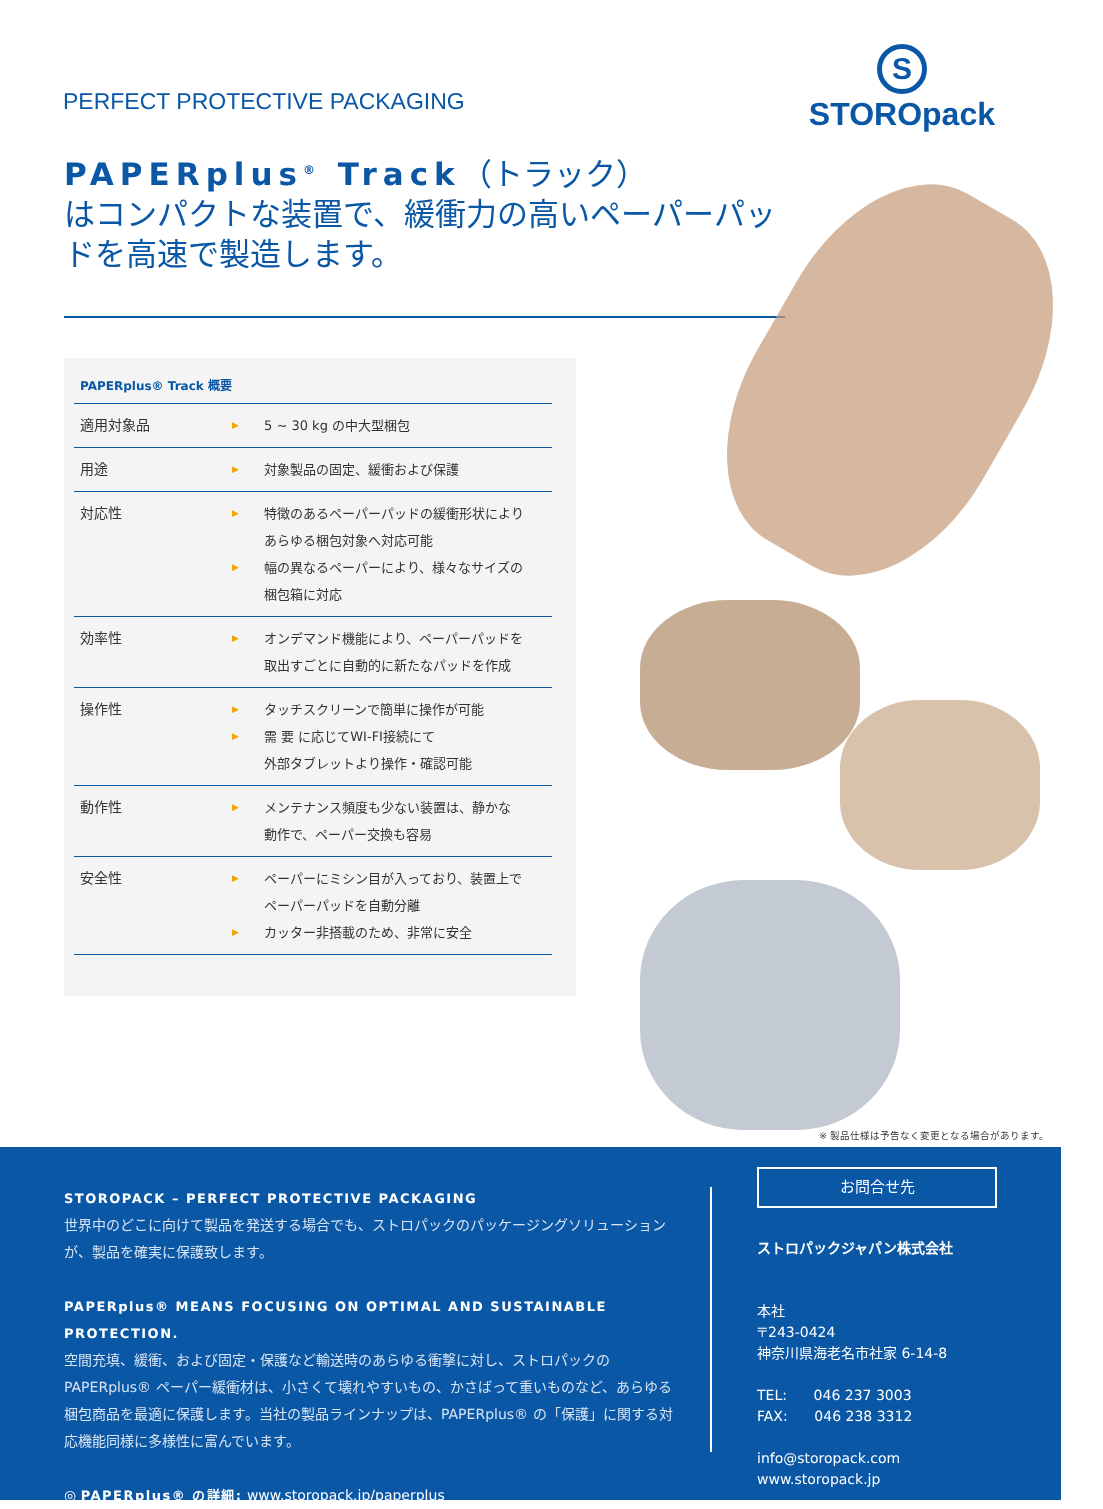PERFECT PROTECTIVE PACKAGING
S
STOROpack
PAPERplus<sup>®</sup> Track（トラック）
はコンパクトな装置で、緩衝力の高いペーパーパッドを高速で製造します。
PAPERplus® Track 概要
| 適用対象品 | ▶ | 5 ~ 30 kg の中大型梱包 |
| 用途 | ▶ | 対象製品の固定、緩衝および保護 |
| 対応性 | ▶ ▶ | 特徴のあるペーパーパッドの緩衝形状により あらゆる梱包対象へ対応可能 幅の異なるペーパーにより、様々なサイズの 梱包箱に対応 |
| 効率性 | ▶ | オンデマンド機能により、ペーパーパッドを 取出すごとに自動的に新たなパッドを作成 |
| 操作性 | ▶ ▶ | タッチスクリーンで簡単に操作が可能 需 要 に応じてWI-FI接続にて 外部タブレットより操作・確認可能 |
| 動作性 | ▶ | メンテナンス頻度も少ない装置は、静かな 動作で、ペーパー交換も容易 |
| 安全性 | ▶ ▶ | ペーパーにミシン目が入っており、装置上で ペーパーパッドを自動分離 カッター非搭載のため、非常に安全 |
※ 製品仕様は予告なく変更となる場合があります。
STOROPACK – PERFECT PROTECTIVE PACKAGING
世界中のどこに向けて製品を発送する場合でも、ストロパックのパッケージングソリューションが、製品を確実に保護致します。
PAPERplus® MEANS FOCUSING ON OPTIMAL AND SUSTAINABLE PROTECTION.
空間充填、緩衝、および固定・保護など輸送時のあらゆる衝撃に対し、ストロパックのPAPERplus® ペーパー緩衝材は、小さくて壊れやすいもの、かさばって重いものなど、あらゆる梱包商品を最適に保護します。当社の製品ラインナップは、PAPERplus® の「保護」に関する対応機能同様に多様性に富んでいます。
◎ PAPERplus® の詳細: www.storopack.jp/paperplus
お問合せ先
ストロパックジャパン株式会社
本社
〒243-0424
神奈川県海老名市社家 6-14-8
TEL: 046 237 3003
FAX: 046 238 3312
info@storopack.com
www.storopack.jp